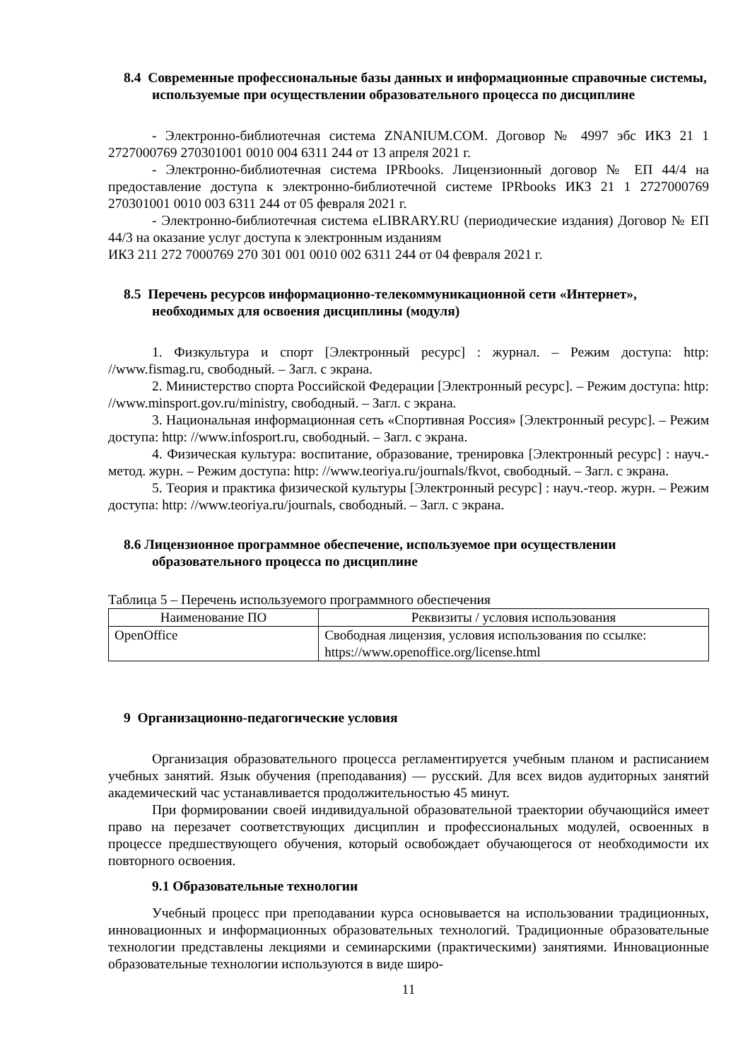8.4 Современные профессиональные базы данных и информационные справочные системы, используемые при осуществлении образовательного процесса по дисциплине
- Электронно-библиотечная система ZNANIUM.COM. Договор № 4997 эбс ИКЗ 21 1 2727000769 270301001 0010 004 6311 244 от 13 апреля 2021 г.
- Электронно-библиотечная система IPRbooks. Лицензионный договор № ЕП 44/4 на предоставление доступа к электронно-библиотечной системе IPRbooks ИКЗ 21 1 2727000769 270301001 0010 003 6311 244 от 05 февраля 2021 г.
- Электронно-библиотечная система eLIBRARY.RU (периодические издания) Договор № ЕП 44/3 на оказание услуг доступа к электронным изданиям
ИКЗ 211 272 7000769 270 301 001 0010 002 6311 244 от 04 февраля 2021 г.
8.5 Перечень ресурсов информационно-телекоммуникационной сети «Интернет», необходимых для освоения дисциплины (модуля)
1. Физкультура и спорт [Электронный ресурс] : журнал. – Режим доступа: http: //www.fismag.ru, свободный. – Загл. с экрана.
2. Министерство спорта Российской Федерации [Электронный ресурс]. – Режим доступа: http: //www.minsport.gov.ru/ministry, свободный. – Загл. с экрана.
3. Национальная информационная сеть «Спортивная Россия» [Электронный ресурс]. – Режим доступа: http: //www.infosport.ru, свободный. – Загл. с экрана.
4. Физическая культура: воспитание, образование, тренировка [Электронный ресурс] : науч.-метод. журн. – Режим доступа: http: //www.teoriya.ru/journals/fkvot, свободный. – Загл. с экрана.
5. Теория и практика физической культуры [Электронный ресурс] : науч.-теор. журн. – Режим доступа: http: //www.teoriya.ru/journals, свободный. – Загл. с экрана.
8.6 Лицензионное программное обеспечение, используемое при осуществлении образовательного процесса по дисциплине
Таблица 5 – Перечень используемого программного обеспечения
| Наименование ПО | Реквизиты / условия использования |
| --- | --- |
| OpenOffice | Свободная лицензия, условия использования по ссылке: https://www.openoffice.org/license.html |
9 Организационно-педагогические условия
Организация образовательного процесса регламентируется учебным планом и расписанием учебных занятий. Язык обучения (преподавания) — русский. Для всех видов аудиторных занятий академический час устанавливается продолжительностью 45 минут.
При формировании своей индивидуальной образовательной траектории обучающийся имеет право на перезачет соответствующих дисциплин и профессиональных модулей, освоенных в процессе предшествующего обучения, который освобождает обучающегося от необходимости их повторного освоения.
9.1 Образовательные технологии
Учебный процесс при преподавании курса основывается на использовании традиционных, инновационных и информационных образовательных технологий. Традиционные образовательные технологии представлены лекциями и семинарскими (практическими) занятиями. Инновационные образовательные технологии используются в виде широ-
11